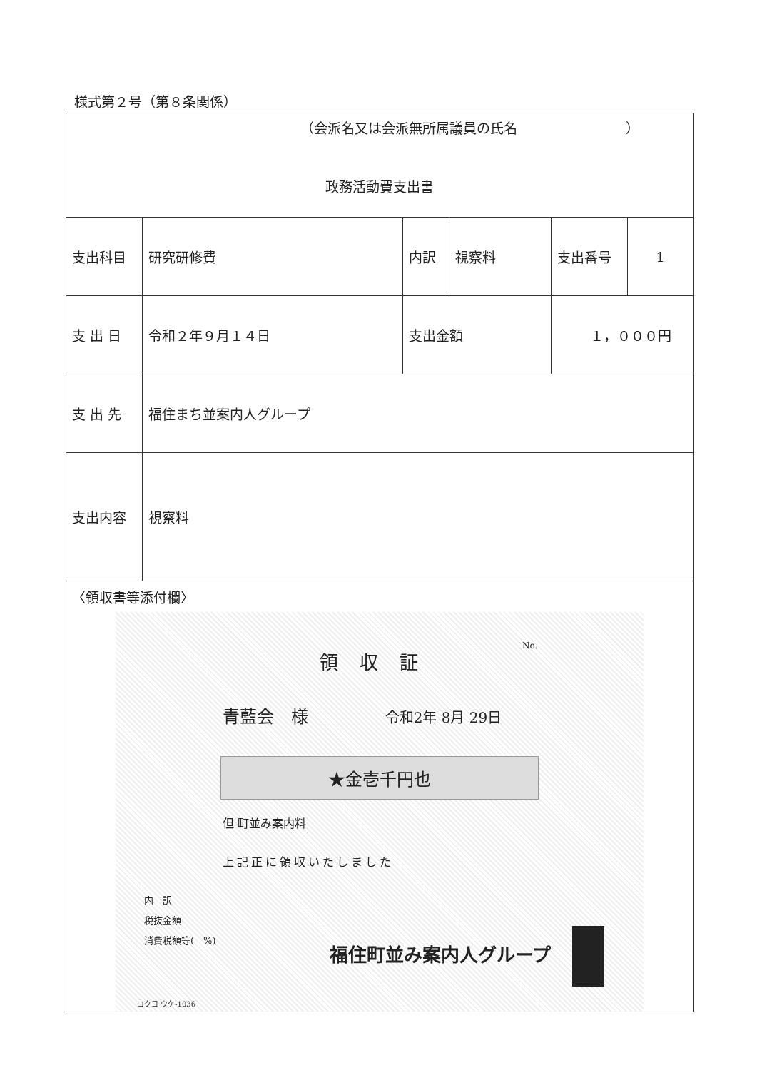様式第２号（第８条関係）
| （会派名又は会派無所属議員の氏名 ） 政務活動費支出書 | | | | | | |
| 支出科目 | 研究研修費 | 内訳 | 視察料 | | 支出番号 | 1 |
| 支 出 日 | 令和２年９月１４日 | 支出金額 | | １，０００円 | | |
| 支 出 先 | 福住まち並案内人グループ | | | | | |
| 支出内容 | 視察料 | | | | | |
| 〈領収書等添付欄〉 No. 領収証 青藍会 様 令和2年 8月 29日 ★金壱千円也 但 町並み案内料 上記正に領収いたしました 内 訳 税抜金額 消費税額等( %) 福住町並み案内人グループ コクヨ ウケ-1036 | | | | | | |